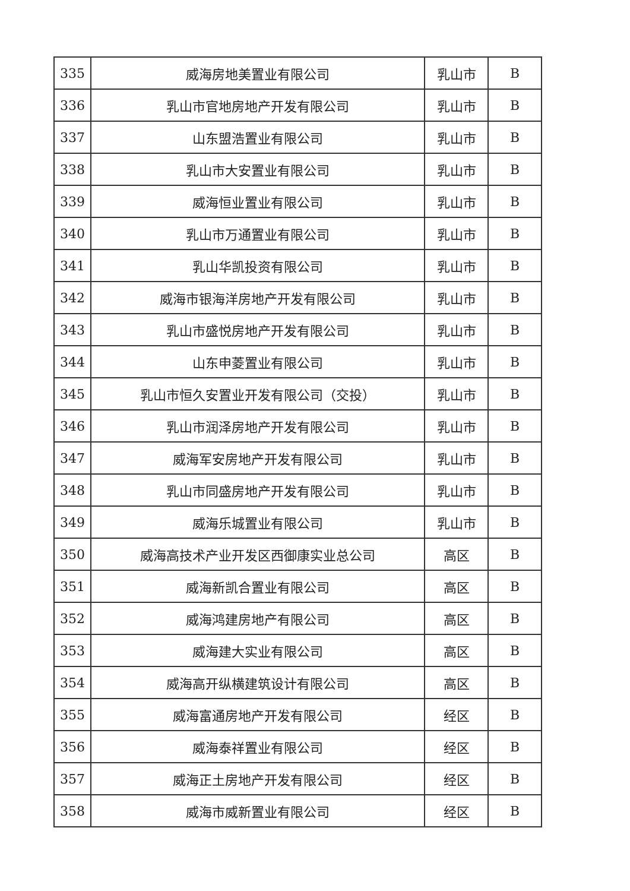| 335 | 威海房地美置业有限公司 | 乳山市 | B |
| 336 | 乳山市官地房地产开发有限公司 | 乳山市 | B |
| 337 | 山东盟浩置业有限公司 | 乳山市 | B |
| 338 | 乳山市大安置业有限公司 | 乳山市 | B |
| 339 | 威海恒业置业有限公司 | 乳山市 | B |
| 340 | 乳山市万通置业有限公司 | 乳山市 | B |
| 341 | 乳山华凯投资有限公司 | 乳山市 | B |
| 342 | 威海市银海洋房地产开发有限公司 | 乳山市 | B |
| 343 | 乳山市盛悦房地产开发有限公司 | 乳山市 | B |
| 344 | 山东申菱置业有限公司 | 乳山市 | B |
| 345 | 乳山市恒久安置业开发有限公司（交投） | 乳山市 | B |
| 346 | 乳山市润泽房地产开发有限公司 | 乳山市 | B |
| 347 | 威海军安房地产开发有限公司 | 乳山市 | B |
| 348 | 乳山市同盛房地产开发有限公司 | 乳山市 | B |
| 349 | 威海乐城置业有限公司 | 乳山市 | B |
| 350 | 威海高技术产业开发区西御康实业总公司 | 高区 | B |
| 351 | 威海新凯合置业有限公司 | 高区 | B |
| 352 | 威海鸿建房地产有限公司 | 高区 | B |
| 353 | 威海建大实业有限公司 | 高区 | B |
| 354 | 威海高开纵横建筑设计有限公司 | 高区 | B |
| 355 | 威海富通房地产开发有限公司 | 经区 | B |
| 356 | 威海泰祥置业有限公司 | 经区 | B |
| 357 | 威海正土房地产开发有限公司 | 经区 | B |
| 358 | 威海市威新置业有限公司 | 经区 | B |